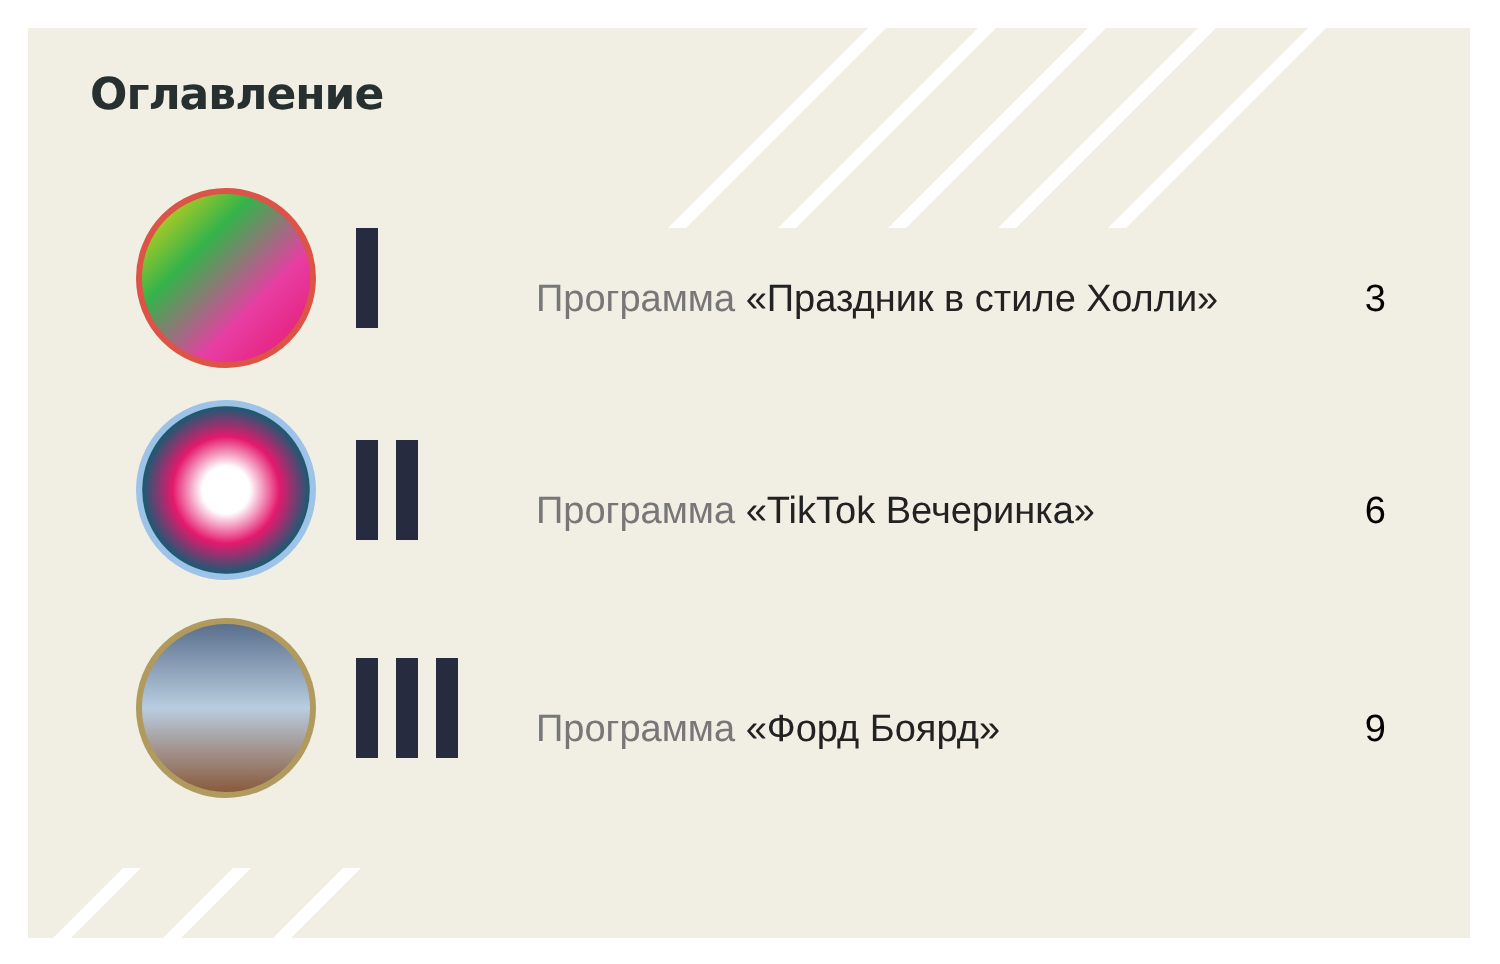Оглавление
Программа «Праздник в стиле Холли»
3
Программа «TikTok Вечеринка» 6
Программа «Форд Боярд» 9